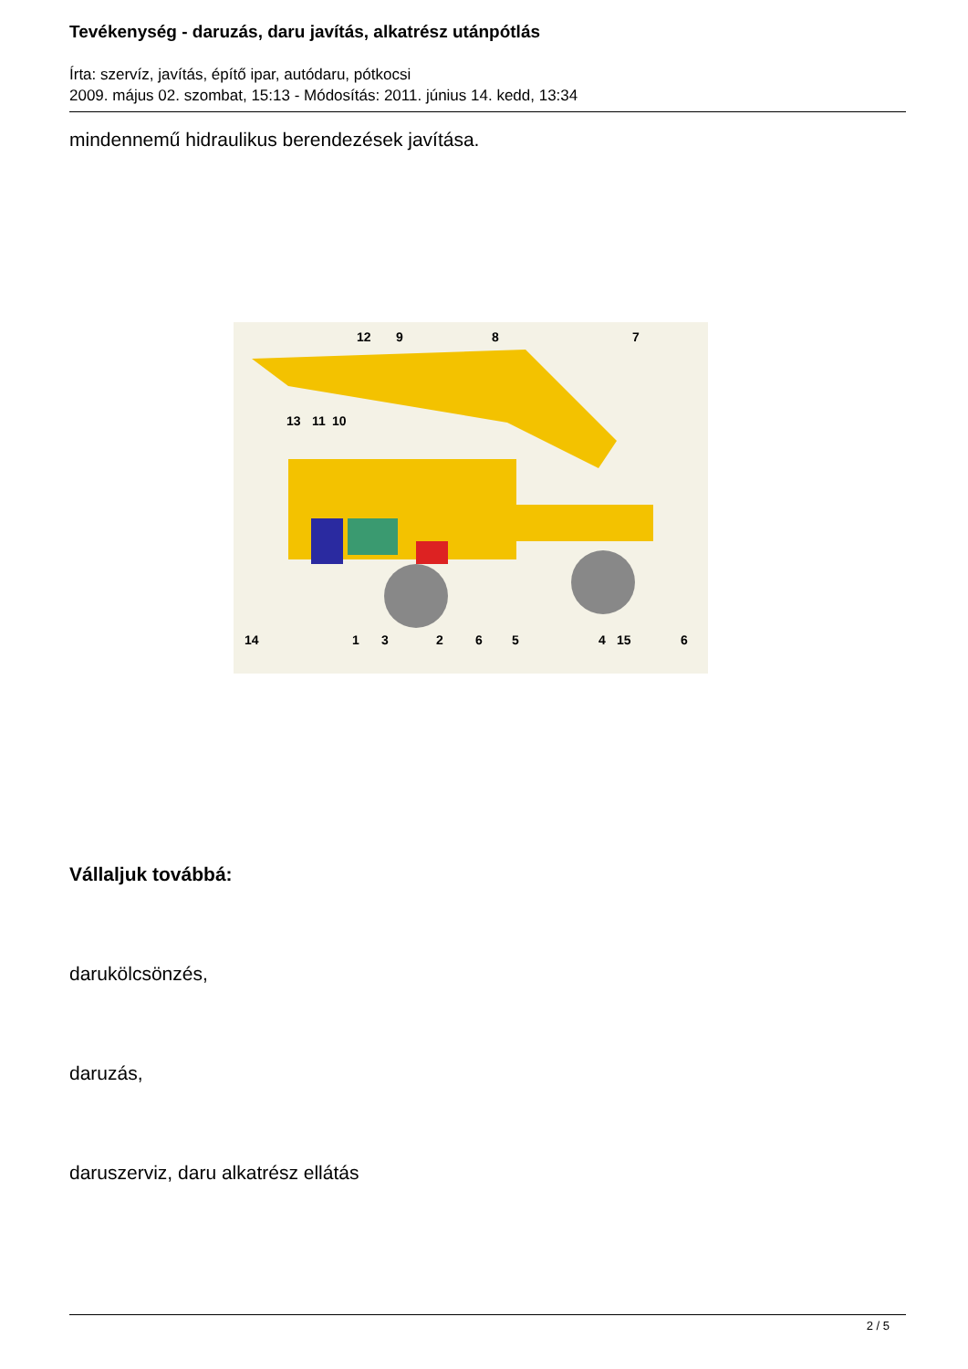Tevékenység - daruzás, daru javítás, alkatrész utánpótlás
Írta: szervíz, javítás, építő ipar, autódaru, pótkocsi
2009. május 02. szombat, 15:13 - Módosítás: 2011. június 14. kedd, 13:34
mindennemű hidraulikus berendezések javítása.
12 9 8 7
13 11 10
14 1 3 2 6 5 4 15 6
Vállaljuk továbbá:
darukölcsönzés,
daruzás,
daruszerviz, daru alkatrész ellátás
2 / 5